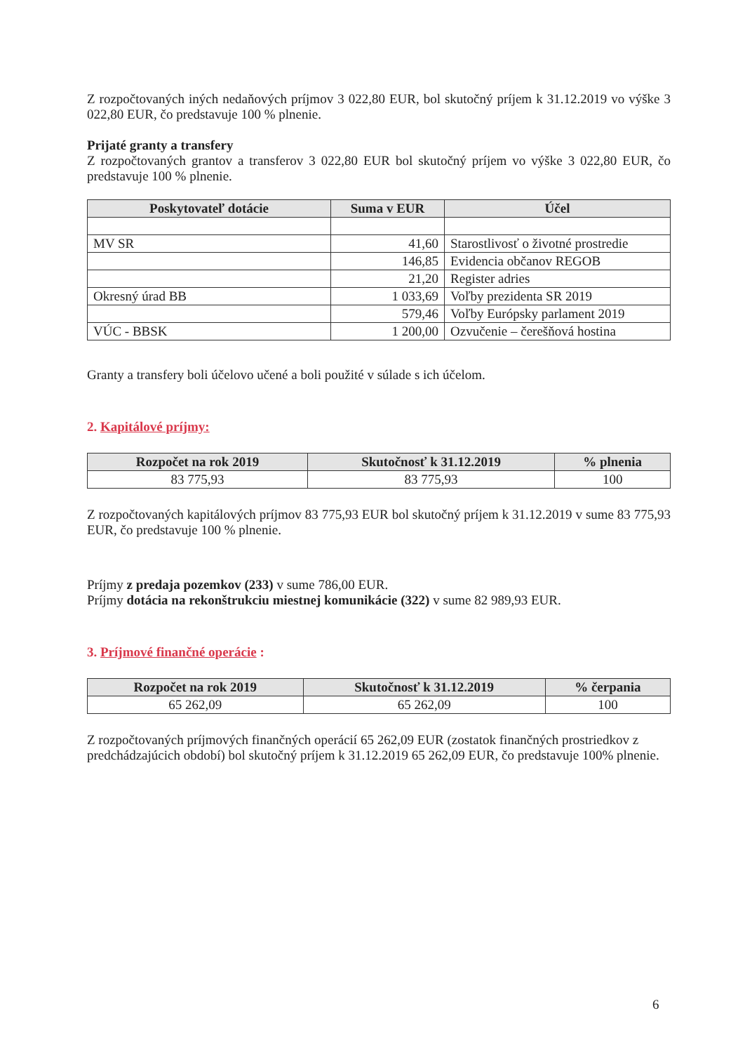Z rozpočtovaných iných nedaňových príjmov 3 022,80 EUR, bol skutočný príjem k 31.12.2019 vo výške 3 022,80 EUR, čo predstavuje 100 % plnenie.
Prijaté granty a transfery
Z rozpočtovaných grantov a transferov 3 022,80 EUR bol skutočný príjem vo výške 3 022,80 EUR, čo predstavuje 100 % plnenie.
| Poskytovateľ dotácie | Suma v EUR | Účel |
| --- | --- | --- |
| MV SR | 41,60 | Starostlivosť o životné prostredie |
| | 146,85 | Evidencia občanov REGOB |
| | 21,20 | Register adries |
| Okresný úrad BB | 1 033,69 | Voľby prezidenta SR 2019 |
| | 579,46 | Voľby Európsky parlament 2019 |
| VÚC - BBSK | 1 200,00 | Ozvučenie – čerešňová hostina |
Granty a transfery boli účelovo učené a boli použité v súlade s ich účelom.
2. Kapitálové príjmy:
| Rozpočet na rok 2019 | Skutočnosť k 31.12.2019 | % plnenia |
| --- | --- | --- |
| 83 775,93 | 83 775,93 | 100 |
Z rozpočtovaných kapitálových príjmov 83 775,93 EUR bol skutočný príjem k 31.12.2019 v sume 83 775,93 EUR, čo predstavuje 100 % plnenie.
Príjmy z predaja pozemkov (233) v sume 786,00 EUR.
Príjmy dotácia na rekonštrukciu miestnej komunikácie (322) v sume 82 989,93 EUR.
3. Príjmové finančné operácie :
| Rozpočet na rok 2019 | Skutočnosť k 31.12.2019 | % čerpania |
| --- | --- | --- |
| 65 262,09 | 65 262,09 | 100 |
Z rozpočtovaných príjmových finančných operácií 65 262,09 EUR (zostatok finančných prostriedkov z predchádzajúcich období) bol skutočný príjem k 31.12.2019 65 262,09 EUR, čo predstavuje 100% plnenie.
6